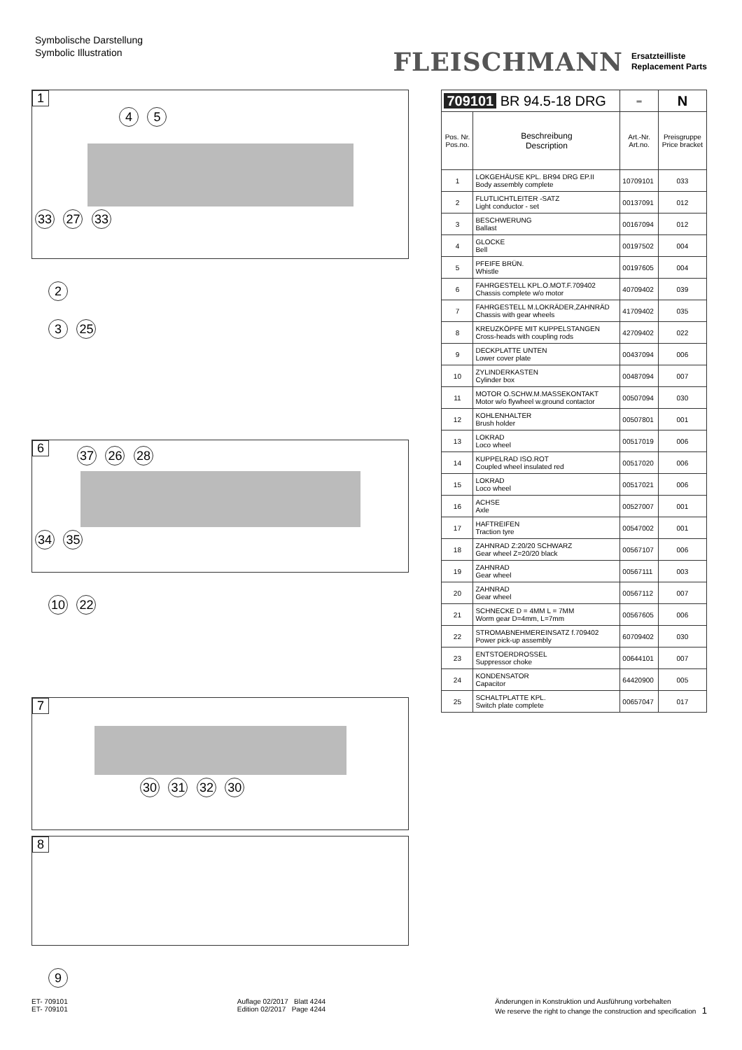Symbolische Darstellung
Symbolic Illustration
FLEISCHMANN Ersatzteilliste
Replacement Parts
1
4 5
33 27 33
2
3 25
6
37 26 28
34 35
10 22
7
30 31 32 30
8
9
| 709101 BR 94.5-18 DRG | | ═ | N |
| --- | --- | --- | --- |
| Pos. Nr. Pos.no. | Beschreibung Description | Art.-Nr. Art.no. | Preisgruppe Price bracket |
| 1 | LOKGEHÄUSE KPL. BR94 DRG EP.II Body assembly complete | 10709101 | 033 |
| 2 | FLUTLICHTLEITER -SATZ Light conductor - set | 00137091 | 012 |
| 3 | BESCHWERUNG Ballast | 00167094 | 012 |
| 4 | GLOCKE Bell | 00197502 | 004 |
| 5 | PFEIFE BRÜN. Whistle | 00197605 | 004 |
| 6 | FAHRGESTELL KPL.O.MOT.F.709402 Chassis complete w/o motor | 40709402 | 039 |
| 7 | FAHRGESTELL M.LOKRÄDER,ZAHNRÄD Chassis with gear wheels | 41709402 | 035 |
| 8 | KREUZKÖPFE MIT KUPPELSTANGEN Cross-heads with coupling rods | 42709402 | 022 |
| 9 | DECKPLATTE UNTEN Lower cover plate | 00437094 | 006 |
| 10 | ZYLINDERKASTEN Cylinder box | 00487094 | 007 |
| 11 | MOTOR O.SCHW.M.MASSEKONTAKT Motor w/o flywheel w.ground contactor | 00507094 | 030 |
| 12 | KOHLENHALTER Brush holder | 00507801 | 001 |
| 13 | LOKRAD Loco wheel | 00517019 | 006 |
| 14 | KUPPELRAD ISO.ROT Coupled wheel insulated red | 00517020 | 006 |
| 15 | LOKRAD Loco wheel | 00517021 | 006 |
| 16 | ACHSE Axle | 00527007 | 001 |
| 17 | HAFTREIFEN Traction tyre | 00547002 | 001 |
| 18 | ZAHNRAD Z:20/20 SCHWARZ Gear wheel Z=20/20 black | 00567107 | 006 |
| 19 | ZAHNRAD Gear wheel | 00567111 | 003 |
| 20 | ZAHNRAD Gear wheel | 00567112 | 007 |
| 21 | SCHNECKE D = 4MM L = 7MM Worm gear D=4mm, L=7mm | 00567605 | 006 |
| 22 | STROMABNEHMEREINSATZ f.709402 Power pick-up assembly | 60709402 | 030 |
| 23 | ENTSTOERDROSSEL Suppressor choke | 00644101 | 007 |
| 24 | KONDENSATOR Capacitor | 64420900 | 005 |
| 25 | SCHALTPLATTE KPL. Switch plate complete | 00657047 | 017 |
ET- 709101
ET- 709101
Auflage 02/2017 Blatt 4244
Edition 02/2017 Page 4244
Änderungen in Konstruktion und Ausführung vorbehalten
We reserve the right to change the construction and specification 1